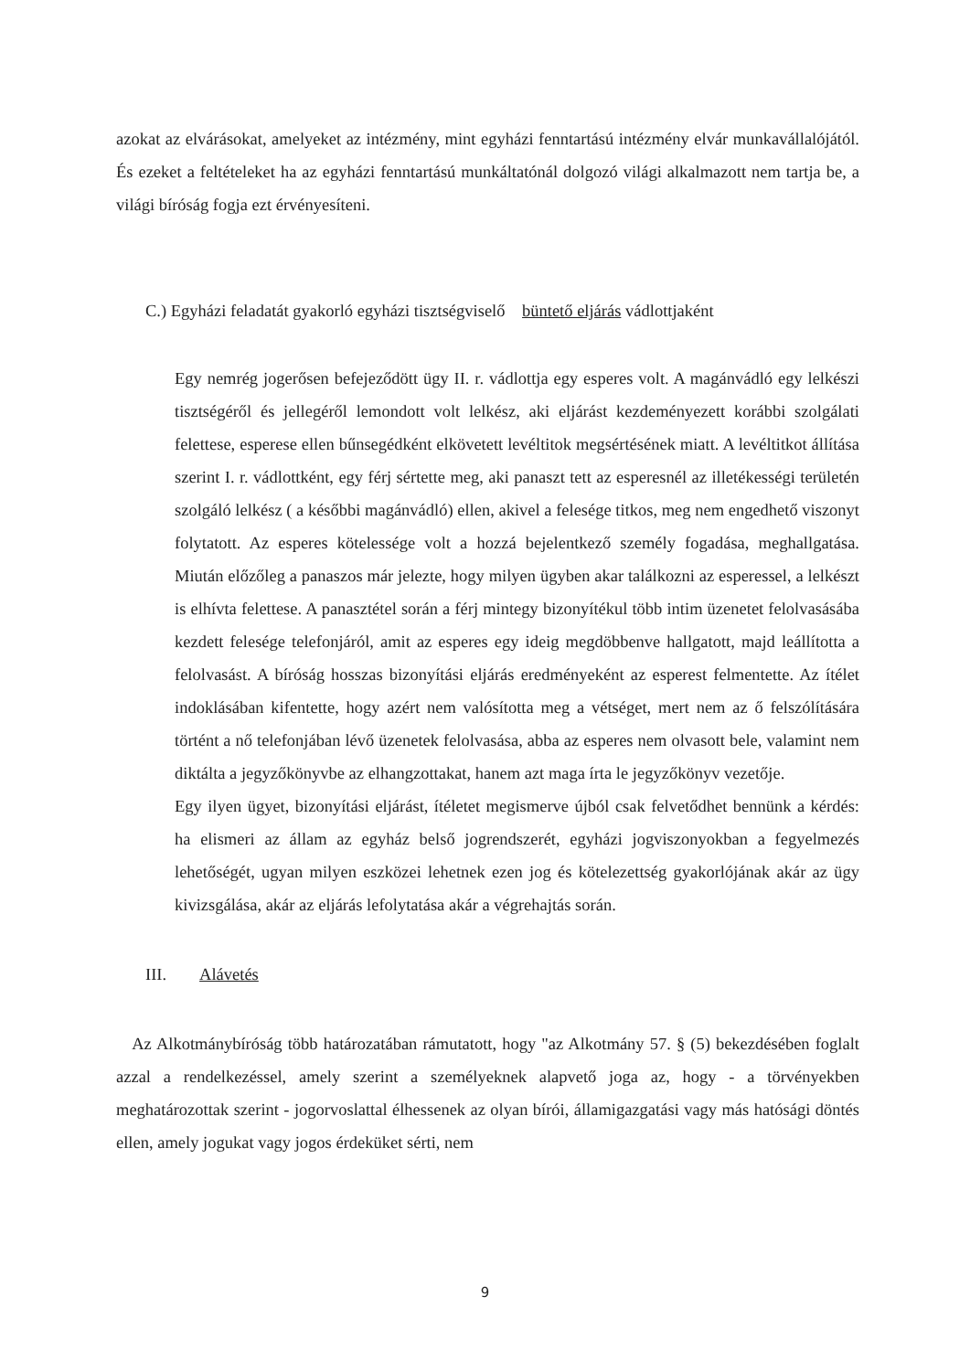azokat az elvárásokat, amelyeket az intézmény, mint egyházi fenntartású intézmény elvár munkavállalójától. És ezeket a feltételeket ha az egyházi fenntartású munkáltatónál dolgozó világi alkalmazott nem tartja be, a világi bíróság fogja ezt érvényesíteni.
C.) Egyházi feladatát gyakorló egyházi tisztségviselő büntető eljárás vádlottjaként
Egy nemrég jogerősen befejeződött ügy II. r. vádlottja egy esperes volt. A magánvádló egy lelkészi tisztségéről és jellegéről lemondott volt lelkész, aki eljárást kezdeményezett korábbi szolgálati felettese, esperese ellen bűnsegédként elkövetett levéltitok megsértésének miatt. A levéltitkot állítása szerint I. r. vádlottként, egy férj sértette meg, aki panaszt tett az esperesnél az illetékességi területén szolgáló lelkész ( a későbbi magánvádló) ellen, akivel a felesége titkos, meg nem engedhető viszonyt folytatott. Az esperes kötelessége volt a hozzá bejelentkező személy fogadása, meghallgatása. Miután előzőleg a panaszos már jelezte, hogy milyen ügyben akar találkozni az esperessel, a lelkészt is elhívta felettese. A panasztétel során a férj mintegy bizonyítékul több intim üzenetet felolvasásába kezdett felesége telefonjáról, amit az esperes egy ideig megdöbbenve hallgatott, majd leállította a felolvasást. A bíróság hosszas bizonyítási eljárás eredményeként az esperest felmentette. Az ítélet indoklásában kifentette, hogy azért nem valósította meg a vétséget, mert nem az ő felszólítására történt a nő telefonjában lévő üzenetek felolvasása, abba az esperes nem olvasott bele, valamint nem diktálta a jegyzőkönyvbe az elhangzottakat, hanem azt maga írta le jegyzőkönyv vezetője.
Egy ilyen ügyet, bizonyítási eljárást, ítéletet megismerve újból csak felvetődhet bennünk a kérdés: ha elismeri az állam az egyház belső jogrendszerét, egyházi jogviszonyokban a fegyelmezés lehetőségét, ugyan milyen eszközei lehetnek ezen jog és kötelezettség gyakorlójának akár az ügy kivizsgálása, akár az eljárás lefolytatása akár a végrehajtás során.
III. Alávetés
Az Alkotmánybíróság több határozatában rámutatott, hogy "az Alkotmány 57. § (5) bekezdésében foglalt azzal a rendelkezéssel, amely szerint a személyeknek alapvető joga az, hogy - a törvényekben meghatározottak szerint - jogorvoslattal élhessenek az olyan bírói, államigazgatási vagy más hatósági döntés ellen, amely jogukat vagy jogos érdeküket sérti, nem
9